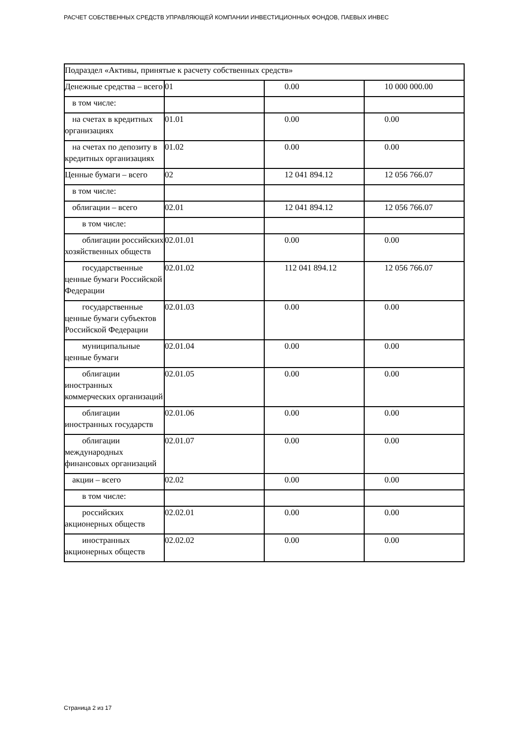РАСЧЕТ СОБСТВЕННЫХ СРЕДСТВ УПРАВЛЯЮЩЕЙ КОМПАНИИ ИНВЕСТИЦИОННЫХ ФОНДОВ, ПАЕВЫХ ИНВЕС
| Подраздел «Активы, принятые к расчету собственных средств» | | | |
| Денежные средства – всего | 01 | 0.00 | 10 000 000.00 |
| в том числе: | | | |
| на счетах в кредитных организациях | 01.01 | 0.00 | 0.00 |
| на счетах по депозиту в кредитных организациях | 01.02 | 0.00 | 0.00 |
| Ценные бумаги – всего | 02 | 12 041 894.12 | 12 056 766.07 |
| в том числе: | | | |
| облигации – всего | 02.01 | 12 041 894.12 | 12 056 766.07 |
| в том числе: | | | |
| облигации российских хозяйственных обществ | 02.01.01 | 0.00 | 0.00 |
| государственные ценные бумаги Российской Федерации | 02.01.02 | 112 041 894.12 | 12 056 766.07 |
| государственные ценные бумаги субъектов Российской Федерации | 02.01.03 | 0.00 | 0.00 |
| муниципальные ценные бумаги | 02.01.04 | 0.00 | 0.00 |
| облигации иностранных коммерческих организаций | 02.01.05 | 0.00 | 0.00 |
| облигации иностранных государств | 02.01.06 | 0.00 | 0.00 |
| облигации международных финансовых организаций | 02.01.07 | 0.00 | 0.00 |
| акции – всего | 02.02 | 0.00 | 0.00 |
| в том числе: | | | |
| российских акционерных обществ | 02.02.01 | 0.00 | 0.00 |
| иностранных акционерных обществ | 02.02.02 | 0.00 | 0.00 |
Страница 2 из 17